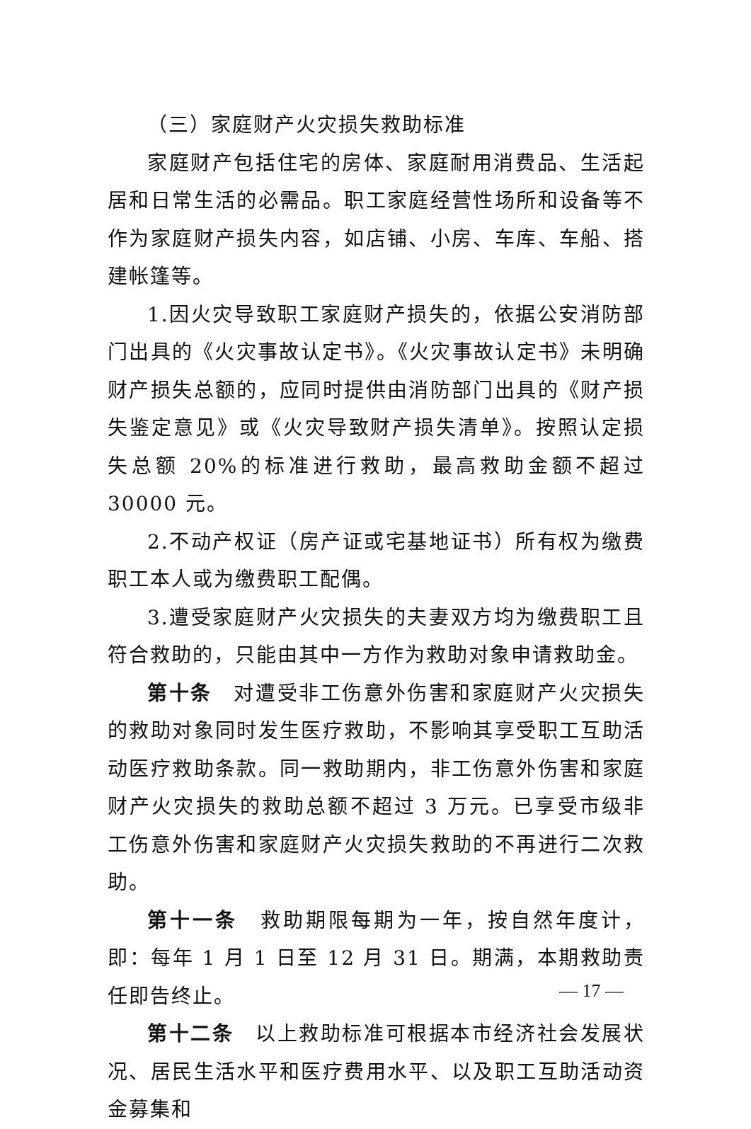（三）家庭财产火灾损失救助标准
家庭财产包括住宅的房体、家庭耐用消费品、生活起居和日常生活的必需品。职工家庭经营性场所和设备等不作为家庭财产损失内容，如店铺、小房、车库、车船、搭建帐篷等。
1.因火灾导致职工家庭财产损失的，依据公安消防部门出具的《火灾事故认定书》。《火灾事故认定书》未明确财产损失总额的，应同时提供由消防部门出具的《财产损失鉴定意见》或《火灾导致财产损失清单》。按照认定损失总额 20%的标准进行救助，最高救助金额不超过 30000 元。
2.不动产权证（房产证或宅基地证书）所有权为缴费职工本人或为缴费职工配偶。
3.遭受家庭财产火灾损失的夫妻双方均为缴费职工且符合救助的，只能由其中一方作为救助对象申请救助金。
第十条　对遭受非工伤意外伤害和家庭财产火灾损失的救助对象同时发生医疗救助，不影响其享受职工互助活动医疗救助条款。同一救助期内，非工伤意外伤害和家庭财产火灾损失的救助总额不超过 3 万元。已享受市级非工伤意外伤害和家庭财产火灾损失救助的不再进行二次救助。
第十一条　救助期限每期为一年，按自然年度计，即：每年 1 月 1 日至 12 月 31 日。期满，本期救助责任即告终止。
第十二条　以上救助标准可根据本市经济社会发展状况、居民生活水平和医疗费用水平、以及职工互助活动资金募集和
— 17 —